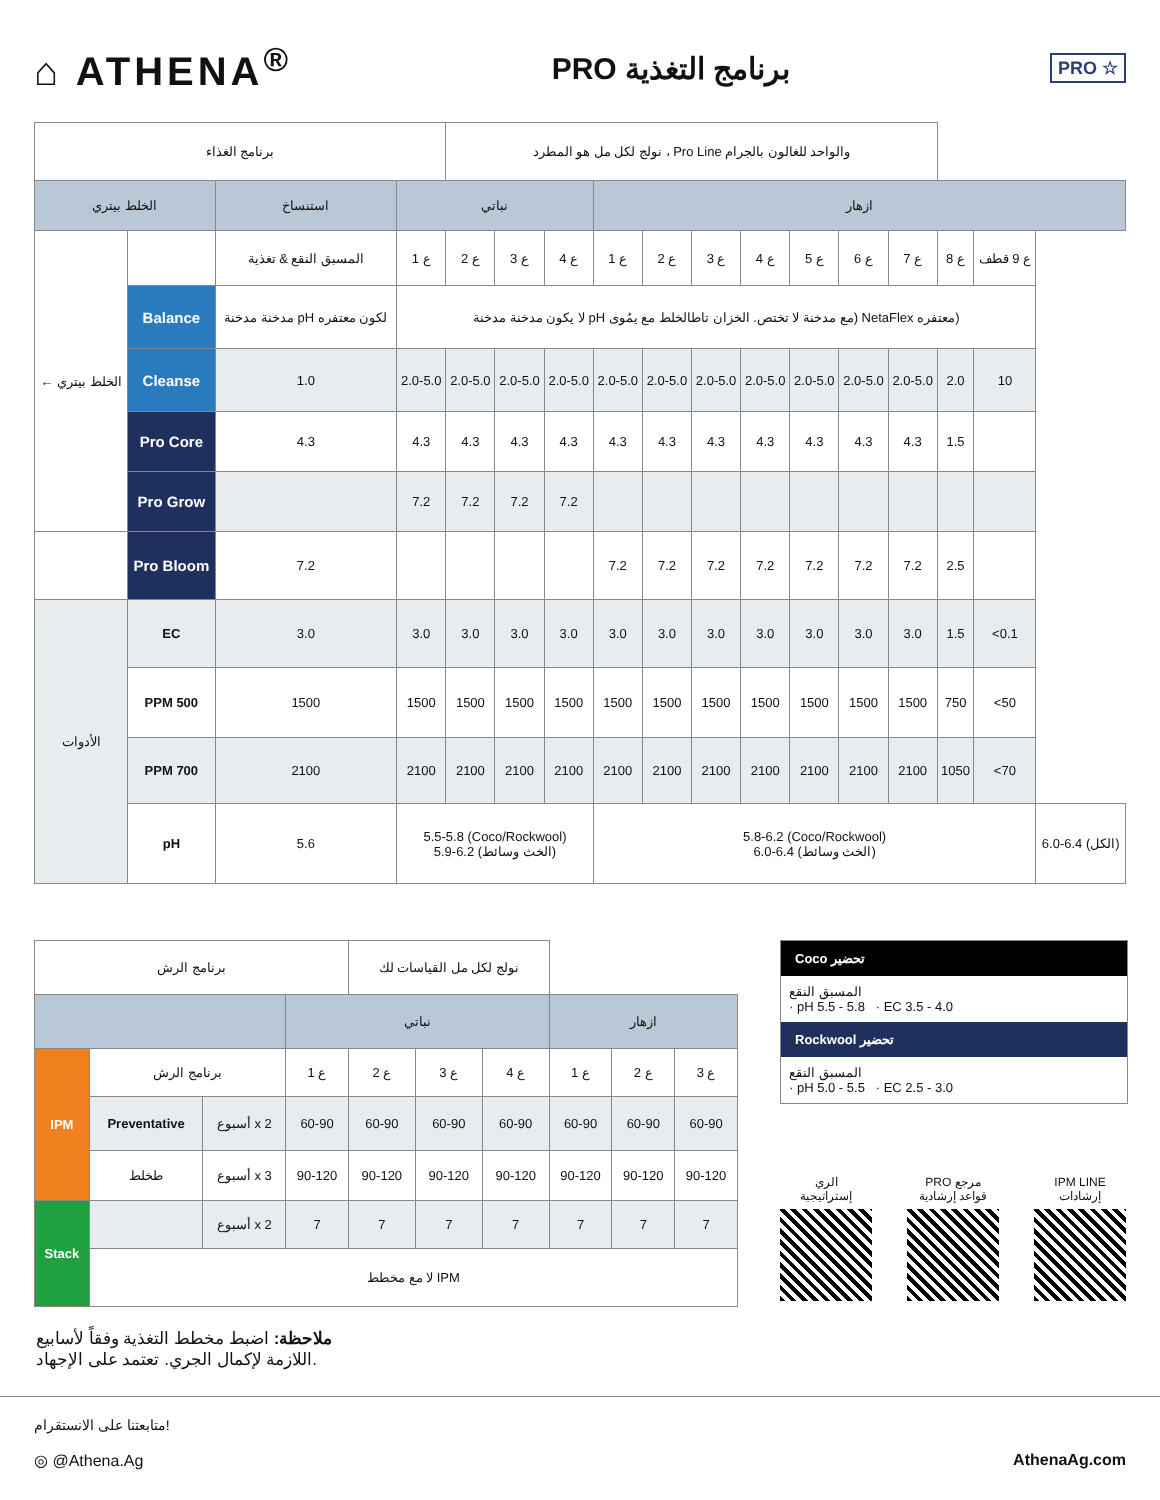⌂ ATHENA<sup>®</sup>
PRO برنامج التغذية
PRO ☆
| برنامج الغذاء | | | | نولج لكل مل هو المطرد ، Pro Line والواحد للغالون بالجرام | | | | | | | | | | | | |
| الخلط بيتري | | استنساخ | نباتي | | | | ازهار | | | | | | | | | |
| ← الخلط بيتري | | المسبق النقع & تغذية | ع 1 | ع 2 | ع 3 | ع 4 | ع 1 | ع 2 | ع 3 | ع 4 | ع 5 | ع 6 | ع 7 | ع 8 | ع 9 قطف | |
| | Balance | مدخنة مدخنة pH لكون معتفره | لا يكون مدخنة مدخنة pH مع مدخنة لا تختص. الخزان تاطالخلط مع يمُوى) NetaFlex معتفره) | | | | | | | | | | | | | |
| | Cleanse | 1.0 | 2.0-5.0 | 2.0-5.0 | 2.0-5.0 | 2.0-5.0 | 2.0-5.0 | 2.0-5.0 | 2.0-5.0 | 2.0-5.0 | 2.0-5.0 | 2.0-5.0 | 2.0-5.0 | 2.0 | 10 | |
| | Pro Core | 4.3 | 4.3 | 4.3 | 4.3 | 4.3 | 4.3 | 4.3 | 4.3 | 4.3 | 4.3 | 4.3 | 4.3 | 1.5 | | |
| | Pro Grow | | 7.2 | 7.2 | 7.2 | 7.2 | | | | | | | | | | |
| | Pro Bloom | 7.2 | | | | | 7.2 | 7.2 | 7.2 | 7.2 | 7.2 | 7.2 | 7.2 | 2.5 | | |
| الأدوات | EC | 3.0 | 3.0 | 3.0 | 3.0 | 3.0 | 3.0 | 3.0 | 3.0 | 3.0 | 3.0 | 3.0 | 3.0 | 1.5 | <0.1 | |
| | PPM 500 | 1500 | 1500 | 1500 | 1500 | 1500 | 1500 | 1500 | 1500 | 1500 | 1500 | 1500 | 1500 | 750 | <50 | |
| | PPM 700 | 2100 | 2100 | 2100 | 2100 | 2100 | 2100 | 2100 | 2100 | 2100 | 2100 | 2100 | 2100 | 1050 | <70 | |
| | pH | 5.6 | 5.5-5.8 (Coco/Rockwool) 5.9-6.2 (الخث وسائط) | | | | 5.8-6.2 (Coco/Rockwool) 6.0-6.4 (الخث وسائط) | | | | | | | | | 6.0-6.4 (الكل) |
| برنامج الرش | | | | نولج لكل مل القياسات لك | | | | | |
| | | | نباتي | | | | ازهار | | |
| IPM | برنامج الرش | | ع 1 | ع 2 | ع 3 | ع 4 | ع 1 | ع 2 | ع 3 |
| | Preventative | أسبوع x 2 | 60-90 | 60-90 | 60-90 | 60-90 | 60-90 | 60-90 | 60-90 |
| | طخلط | أسبوع x 3 | 90-120 | 90-120 | 90-120 | 90-120 | 90-120 | 90-120 | 90-120 |
| Stack | | أسبوع x 2 | 7 | 7 | 7 | 7 | 7 | 7 | 7 |
| | لا مع مخطط IPM | | | | | | | | |
Coco تحضير
المسبق النقع
· pH 5.5 - 5.8 · EC 3.5 - 4.0
Rockwool تحضير
المسبق النقع
· pH 5.0 - 5.5 · EC 2.5 - 3.0
الري
إستراتيجية
PRO مرجع
قواعد إرشادية
IPM LINE
إرشادات
ملاحظة: اضبط مخطط التغذية وفقاً لأسابيع
اللازمة لإكمال الجري. تعتمد على الإجهاد.
متابعتنا على الانستقرام!
◎ @Athena.Ag AthenaAg.com